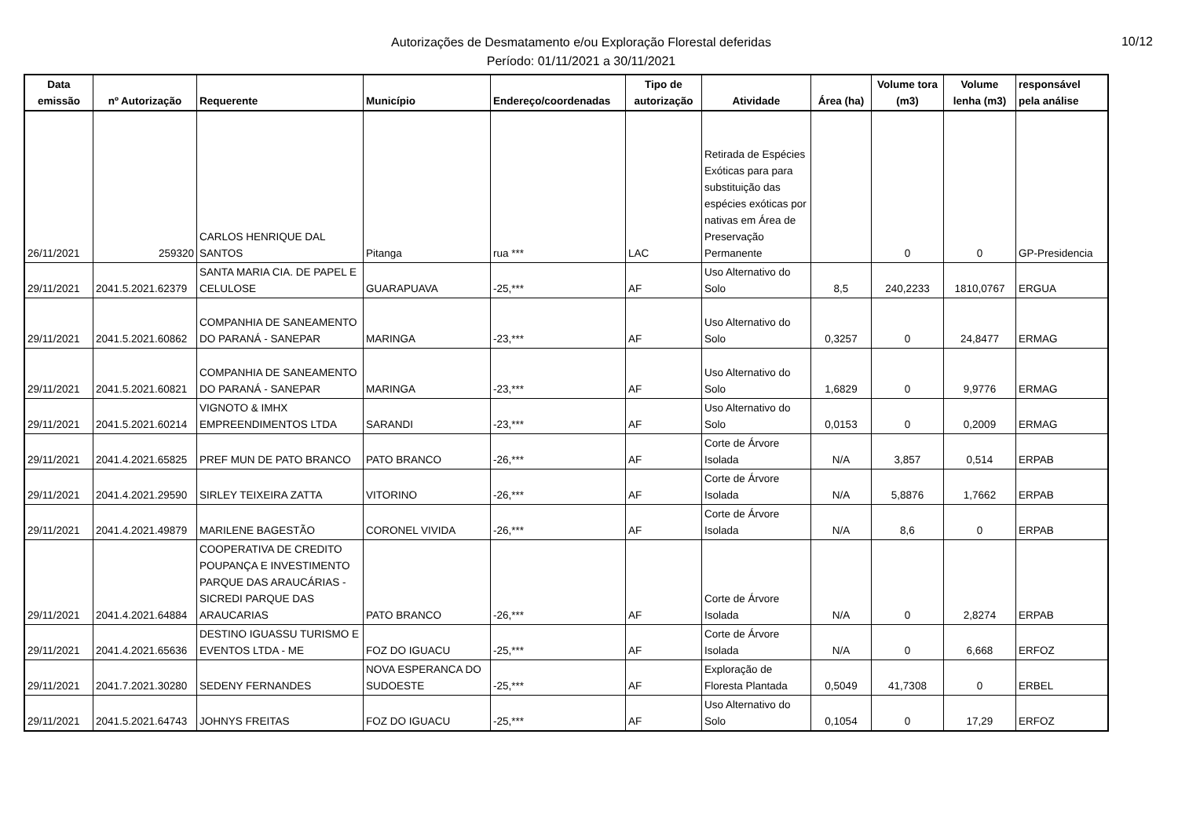10/12
Autorizações de Desmatamento e/ou Exploração Florestal deferidas
Período: 01/11/2021 a 30/11/2021
| Data emissão | nº Autorização | Requerente | Município | Endereço/coordenadas | Tipo de autorização | Atividade | Área (ha) | Volume tora (m3) | Volume lenha (m3) | responsável pela análise |
| --- | --- | --- | --- | --- | --- | --- | --- | --- | --- | --- |
| 26/11/2021 | 259320 | CARLOS HENRIQUE DAL SANTOS | Pitanga | rua *** | LAC | Retirada de Espécies Exóticas para para substituição das espécies exóticas por nativas em Área de Preservação Permanente | | 0 | 0 | GP-Presidencia |
| 29/11/2021 | 2041.5.2021.62379 | SANTA MARIA CIA. DE PAPEL E CELULOSE | GUARAPUAVA | -25,*** | AF | Uso Alternativo do Solo | 8,5 | 240,2233 | 1810,0767 | ERGUA |
| 29/11/2021 | 2041.5.2021.60862 | COMPANHIA DE SANEAMENTO DO PARANÁ - SANEPAR | MARINGA | -23,*** | AF | Uso Alternativo do Solo | 0,3257 | 0 | 24,8477 | ERMAG |
| 29/11/2021 | 2041.5.2021.60821 | COMPANHIA DE SANEAMENTO DO PARANÁ - SANEPAR | MARINGA | -23,*** | AF | Uso Alternativo do Solo | 1,6829 | 0 | 9,9776 | ERMAG |
| 29/11/2021 | 2041.5.2021.60214 | VIGNOTO & IMHX EMPREENDIMENTOS LTDA | SARANDI | -23,*** | AF | Uso Alternativo do Solo | 0,0153 | 0 | 0,2009 | ERMAG |
| 29/11/2021 | 2041.4.2021.65825 | PREF MUN DE PATO BRANCO | PATO BRANCO | -26,*** | AF | Corte de Árvore Isolada | N/A | 3,857 | 0,514 | ERPAB |
| 29/11/2021 | 2041.4.2021.29590 | SIRLEY TEIXEIRA ZATTA | VITORINO | -26,*** | AF | Corte de Árvore Isolada | N/A | 5,8876 | 1,7662 | ERPAB |
| 29/11/2021 | 2041.4.2021.49879 | MARILENE BAGESTÃO | CORONEL VIVIDA | -26,*** | AF | Corte de Árvore Isolada | N/A | 8,6 | 0 | ERPAB |
| 29/11/2021 | 2041.4.2021.64884 | COOPERATIVA DE CREDITO POUPANÇA E INVESTIMENTO PARQUE DAS ARAUCÁRIAS - SICREDI PARQUE DAS ARAUCARIAS | PATO BRANCO | -26,*** | AF | Corte de Árvore Isolada | N/A | 0 | 2,8274 | ERPAB |
| 29/11/2021 | 2041.4.2021.65636 | DESTINO IGUASSU TURISMO E EVENTOS LTDA - ME | FOZ DO IGUACU | -25,*** | AF | Corte de Árvore Isolada | N/A | 0 | 6,668 | ERFOZ |
| 29/11/2021 | 2041.7.2021.30280 | SEDENY FERNANDES | NOVA ESPERANCA DO SUDOESTE | -25,*** | AF | Exploração de Floresta Plantada | 0,5049 | 41,7308 | 0 | ERBEL |
| 29/11/2021 | 2041.5.2021.64743 | JOHNYS FREITAS | FOZ DO IGUACU | -25,*** | AF | Uso Alternativo do Solo | 0,1054 | 0 | 17,29 | ERFOZ |